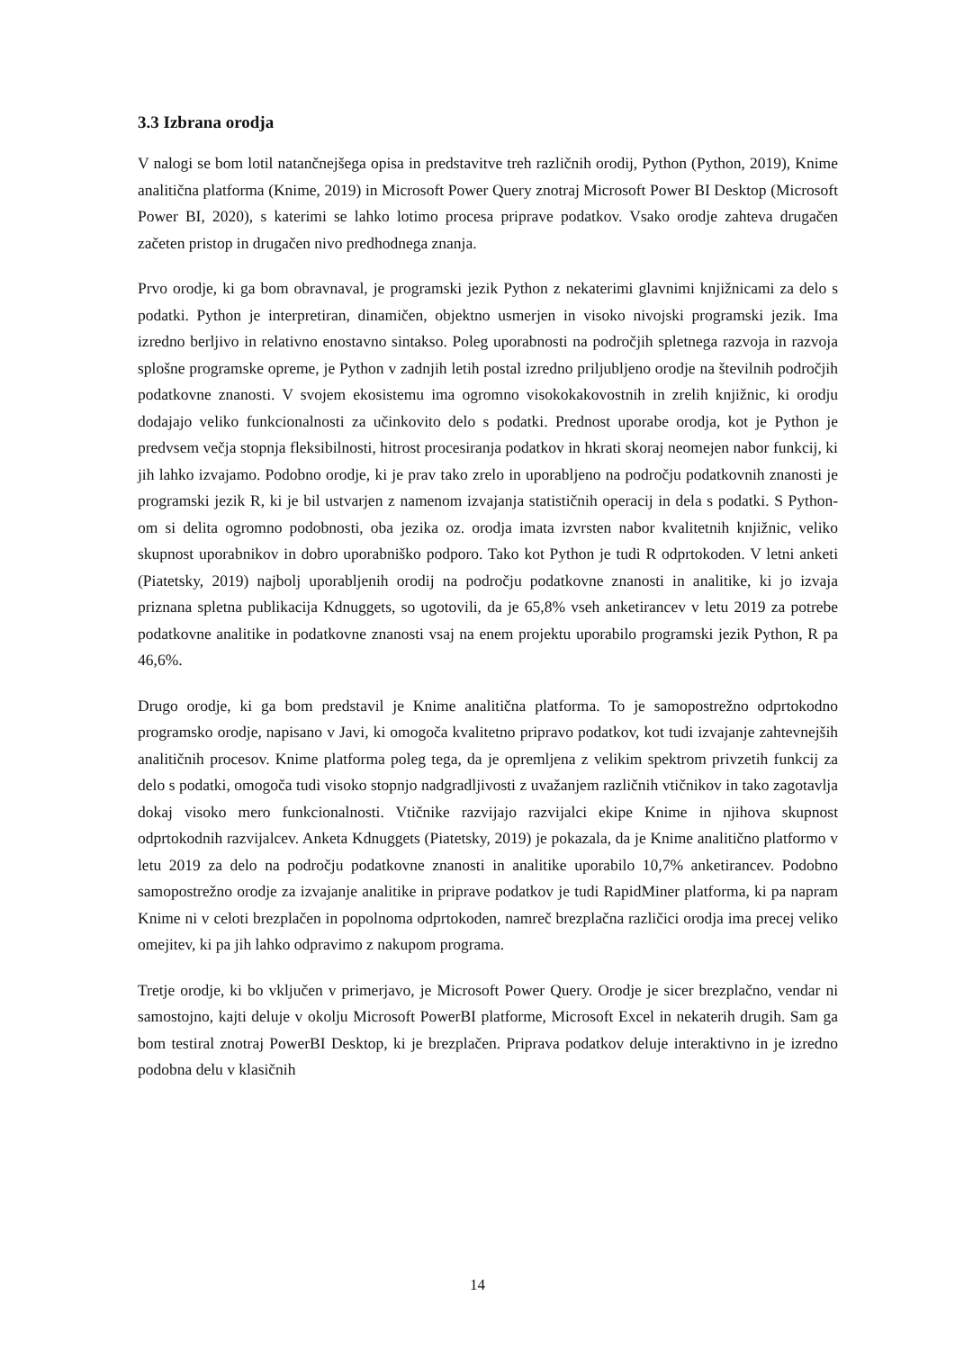3.3 Izbrana orodja
V nalogi se bom lotil natančnejšega opisa in predstavitve treh različnih orodij, Python (Python, 2019), Knime analitična platforma (Knime, 2019) in Microsoft Power Query znotraj Microsoft Power BI Desktop (Microsoft Power BI, 2020), s katerimi se lahko lotimo procesa priprave podatkov. Vsako orodje zahteva drugačen začeten pristop in drugačen nivo predhodnega znanja.
Prvo orodje, ki ga bom obravnaval, je programski jezik Python z nekaterimi glavnimi knjižnicami za delo s podatki. Python je interpretiran, dinamičen, objektno usmerjen in visoko nivojski programski jezik. Ima izredno berljivo in relativno enostavno sintakso. Poleg uporabnosti na področjih spletnega razvoja in razvoja splošne programske opreme, je Python v zadnjih letih postal izredno priljubljeno orodje na številnih področjih podatkovne znanosti. V svojem ekosistemu ima ogromno visokokakovostnih in zrelih knjižnic, ki orodju dodajajo veliko funkcionalnosti za učinkovito delo s podatki. Prednost uporabe orodja, kot je Python je predvsem večja stopnja fleksibilnosti, hitrost procesiranja podatkov in hkrati skoraj neomejen nabor funkcij, ki jih lahko izvajamo. Podobno orodje, ki je prav tako zrelo in uporabljeno na področju podatkovnih znanosti je programski jezik R, ki je bil ustvarjen z namenom izvajanja statističnih operacij in dela s podatki. S Python-om si delita ogromno podobnosti, oba jezika oz. orodja imata izvrsten nabor kvalitetnih knjižnic, veliko skupnost uporabnikov in dobro uporabniško podporo. Tako kot Python je tudi R odprtokoden. V letni anketi (Piatetsky, 2019) najbolj uporabljenih orodij na področju podatkovne znanosti in analitike, ki jo izvaja priznana spletna publikacija Kdnuggets, so ugotovili, da je 65,8% vseh anketirancev v letu 2019 za potrebe podatkovne analitike in podatkovne znanosti vsaj na enem projektu uporabilo programski jezik Python, R pa 46,6%.
Drugo orodje, ki ga bom predstavil je Knime analitična platforma. To je samopostrežno odprtokodno programsko orodje, napisano v Javi, ki omogoča kvalitetno pripravo podatkov, kot tudi izvajanje zahtevnejših analitičnih procesov. Knime platforma poleg tega, da je opremljena z velikim spektrom privzetih funkcij za delo s podatki, omogoča tudi visoko stopnjo nadgradljivosti z uvažanjem različnih vtičnikov in tako zagotavlja dokaj visoko mero funkcionalnosti. Vtičnike razvijajo razvijalci ekipe Knime in njihova skupnost odprtokodnih razvijalcev. Anketa Kdnuggets (Piatetsky, 2019) je pokazala, da je Knime analitično platformo v letu 2019 za delo na področju podatkovne znanosti in analitike uporabilo 10,7% anketirancev. Podobno samopostrežno orodje za izvajanje analitike in priprave podatkov je tudi RapidMiner platforma, ki pa napram Knime ni v celoti brezplačen in popolnoma odprtokoden, namreč brezplačna različici orodja ima precej veliko omejitev, ki pa jih lahko odpravimo z nakupom programa.
Tretje orodje, ki bo vključen v primerjavo, je Microsoft Power Query. Orodje je sicer brezplačno, vendar ni samostojno, kajti deluje v okolju Microsoft PowerBI platforme, Microsoft Excel in nekaterih drugih. Sam ga bom testiral znotraj PowerBI Desktop, ki je brezplačen. Priprava podatkov deluje interaktivno in je izredno podobna delu v klasičnih
14